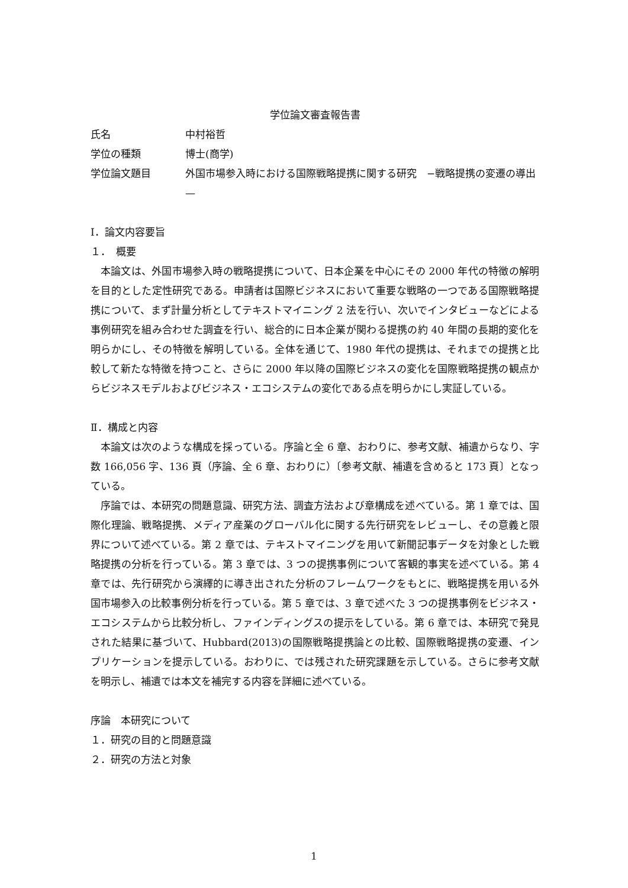学位論文審査報告書
氏名 中村裕哲
学位の種類 博士(商学)
学位論文題目 外国市場参入時における国際戦略提携に関する研究　−戦略提携の変遷の導出—
Ⅰ．論文内容要旨
１．　概要
本論文は、外国市場参入時の戦略提携について、日本企業を中心にその 2000 年代の特徴の解明を目的とした定性研究である。申請者は国際ビジネスにおいて重要な戦略の一つである国際戦略提携について、まず計量分析としてテキストマイニング 2 法を行い、次いでインタビューなどによる事例研究を組み合わせた調査を行い、総合的に日本企業が関わる提携の約 40 年間の長期的変化を明らかにし、その特徴を解明している。全体を通じて、1980 年代の提携は、それまでの提携と比較して新たな特徴を持つこと、さらに 2000 年以降の国際ビジネスの変化を国際戦略提携の観点からビジネスモデルおよびビジネス・エコシステムの変化である点を明らかにし実証している。
Ⅱ．構成と内容
本論文は次のような構成を採っている。序論と全 6 章、おわりに、参考文献、補遺からなり、字数 166,056 字、136 頁（序論、全 6 章、おわりに）〔参考文献、補遺を含めると 173 頁〕となっている。
序論では、本研究の問題意識、研究方法、調査方法および章構成を述べている。第 1 章では、国際化理論、戦略提携、メディア産業のグローバル化に関する先行研究をレビューし、その意義と限界について述べている。第 2 章では、テキストマイニングを用いて新聞記事データを対象とした戦略提携の分析を行っている。第 3 章では、3 つの提携事例について客観的事実を述べている。第 4 章では、先行研究から演繹的に導き出された分析のフレームワークをもとに、戦略提携を用いる外国市場参入の比較事例分析を行っている。第 5 章では、3 章で述べた 3 つの提携事例をビジネス・エコシステムから比較分析し、ファインディングスの提示をしている。第 6 章では、本研究で発見された結果に基づいて、Hubbard(2013)の国際戦略提携論との比較、国際戦略提携の変遷、インプリケーションを提示している。おわりに、では残された研究課題を示している。さらに参考文献を明示し、補遺では本文を補完する内容を詳細に述べている。
序論　本研究について
１．研究の目的と問題意識
２．研究の方法と対象
1